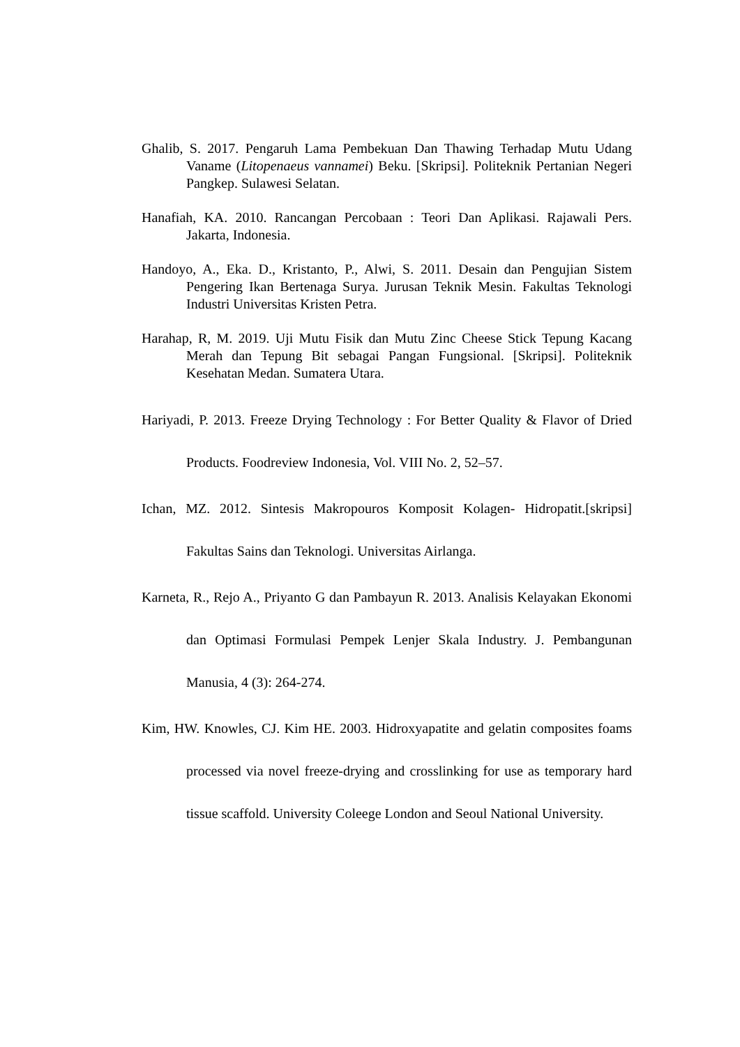Ghalib, S. 2017. Pengaruh Lama Pembekuan Dan Thawing Terhadap Mutu Udang Vaname (Litopenaeus vannamei) Beku. [Skripsi]. Politeknik Pertanian Negeri Pangkep. Sulawesi Selatan.
Hanafiah, KA. 2010. Rancangan Percobaan : Teori Dan Aplikasi. Rajawali Pers. Jakarta, Indonesia.
Handoyo, A., Eka. D., Kristanto, P., Alwi, S. 2011. Desain dan Pengujian Sistem Pengering Ikan Bertenaga Surya. Jurusan Teknik Mesin. Fakultas Teknologi Industri Universitas Kristen Petra.
Harahap, R, M. 2019. Uji Mutu Fisik dan Mutu Zinc Cheese Stick Tepung Kacang Merah dan Tepung Bit sebagai Pangan Fungsional. [Skripsi]. Politeknik Kesehatan Medan. Sumatera Utara.
Hariyadi, P. 2013. Freeze Drying Technology : For Better Quality & Flavor of Dried Products. Foodreview Indonesia, Vol. VIII No. 2, 52–57.
Ichan, MZ. 2012. Sintesis Makropouros Komposit Kolagen- Hidropatit.[skripsi] Fakultas Sains dan Teknologi. Universitas Airlanga.
Karneta, R., Rejo A., Priyanto G dan Pambayun R. 2013. Analisis Kelayakan Ekonomi dan Optimasi Formulasi Pempek Lenjer Skala Industry. J. Pembangunan Manusia, 4 (3): 264-274.
Kim, HW. Knowles, CJ. Kim HE. 2003. Hidroxyapatite and gelatin composites foams processed via novel freeze-drying and crosslinking for use as temporary hard tissue scaffold. University Coleege London and Seoul National University.